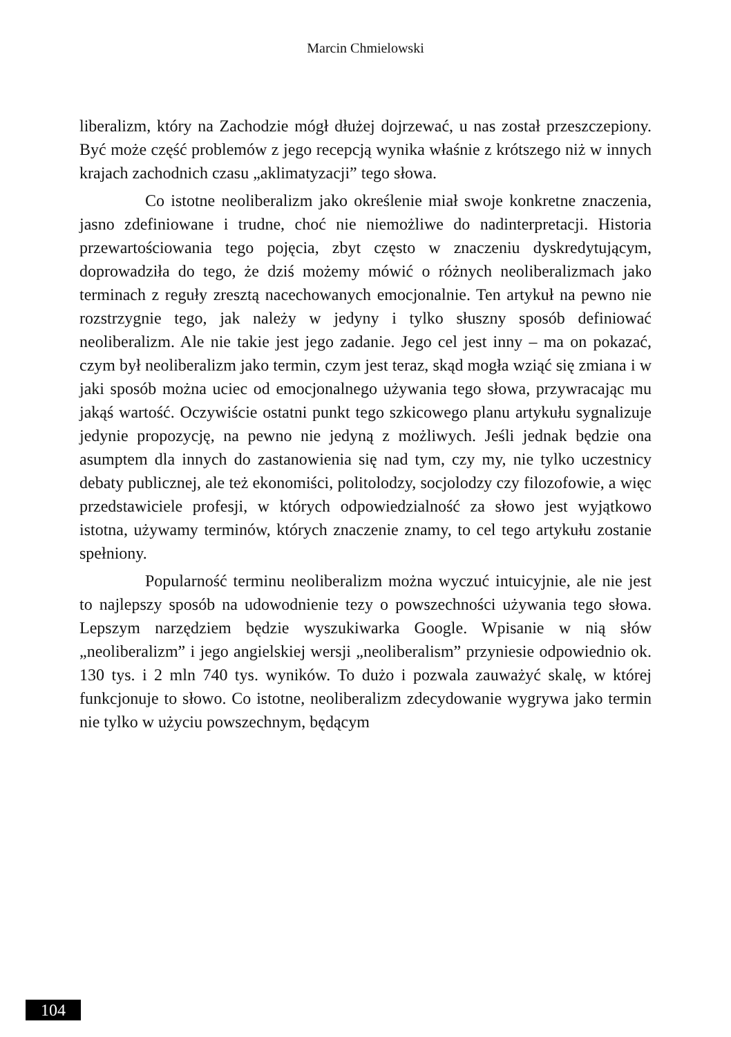Marcin Chmielowski
liberalizm, który na Zachodzie mógł dłużej dojrzewać, u nas został przeszczepiony. Być może część problemów z jego recepcją wynika właśnie z krótszego niż w innych krajach zachodnich czasu „aklimatyzacji” tego słowa.
Co istotne neoliberalizm jako określenie miał swoje konkretne znaczenia, jasno zdefiniowane i trudne, choć nie niemożliwe do nadinterpretacji. Historia przewartościowania tego pojęcia, zbyt często w znaczeniu dyskredytującym, doprowadziła do tego, że dziś możemy mówić o różnych neoliberalizmach jako terminach z reguły zresztą nacechowanych emocjonalnie. Ten artykuł na pewno nie rozstrzygnie tego, jak należy w jedyny i tylko słuszny sposób definiować neoliberalizm. Ale nie takie jest jego zadanie. Jego cel jest inny – ma on pokazać, czym był neoliberalizm jako termin, czym jest teraz, skąd mogła wziąć się zmiana i w jaki sposób można uciec od emocjonalnego używania tego słowa, przywracając mu jakąś wartość. Oczywiście ostatni punkt tego szkicowego planu artykułu sygnalizuje jedynie propozycję, na pewno nie jedyną z możliwych. Jeśli jednak będzie ona asumptem dla innych do zastanowienia się nad tym, czy my, nie tylko uczestnicy debaty publicznej, ale też ekonomiści, politolodzy, socjolodzy czy filozofowie, a więc przedstawiciele profesji, w których odpowiedzialność za słowo jest wyjątkowo istotna, używamy terminów, których znaczenie znamy, to cel tego artykułu zostanie spełniony.
Popularność terminu neoliberalizm można wyczuć intuicyjnie, ale nie jest to najlepszy sposób na udowodnienie tezy o powszechności używania tego słowa. Lepszym narzędziem będzie wyszukiwarka Google. Wpisanie w nią słów „neoliberalizm” i jego angielskiej wersji „neoliberalism” przyniesie odpowiednio ok. 130 tys. i 2 mln 740 tys. wyników. To dużo i pozwala zauważyć skalę, w której funkcjonuje to słowo. Co istotne, neoliberalizm zdecydowanie wygrywa jako termin nie tylko w użyciu powszechnym, będącym
104